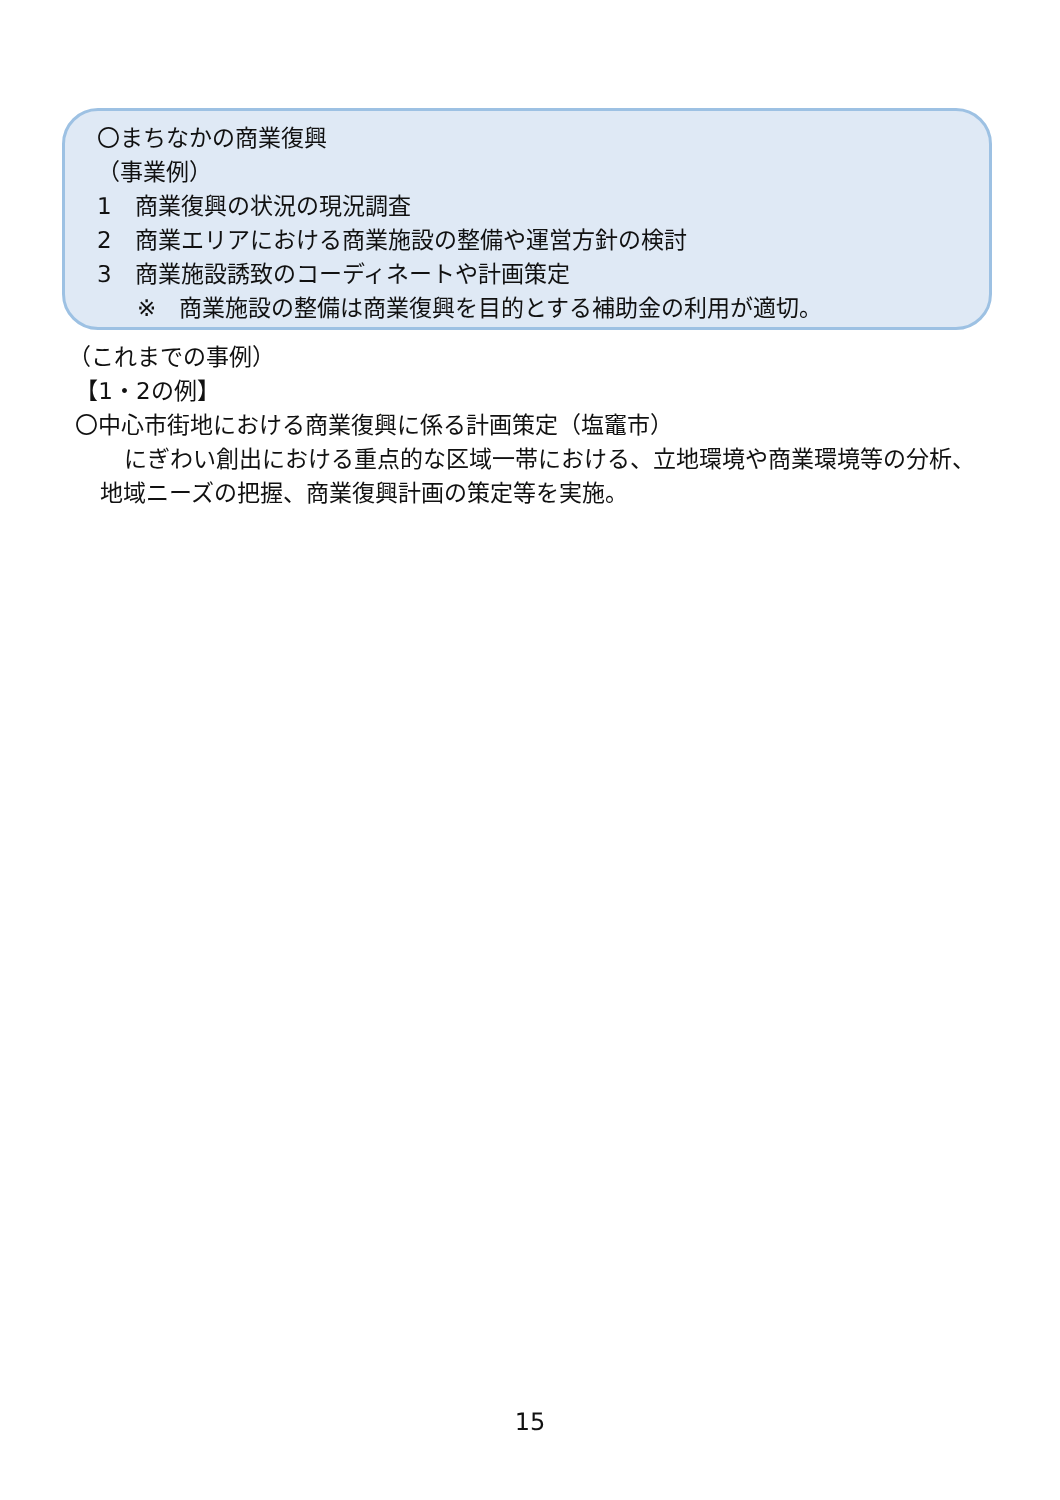〇まちなかの商業復興
（事業例）
1　商業復興の状況の現況調査
2　商業エリアにおける商業施設の整備や運営方針の検討
3　商業施設誘致のコーディネートや計画策定
※　商業施設の整備は商業復興を目的とする補助金の利用が適切。
（これまでの事例）
【1・2の例】
〇中心市街地における商業復興に係る計画策定（塩竈市）
にぎわい創出における重点的な区域一帯における、立地環境や商業環境等の分析、地域ニーズの把握、商業復興計画の策定等を実施。
15